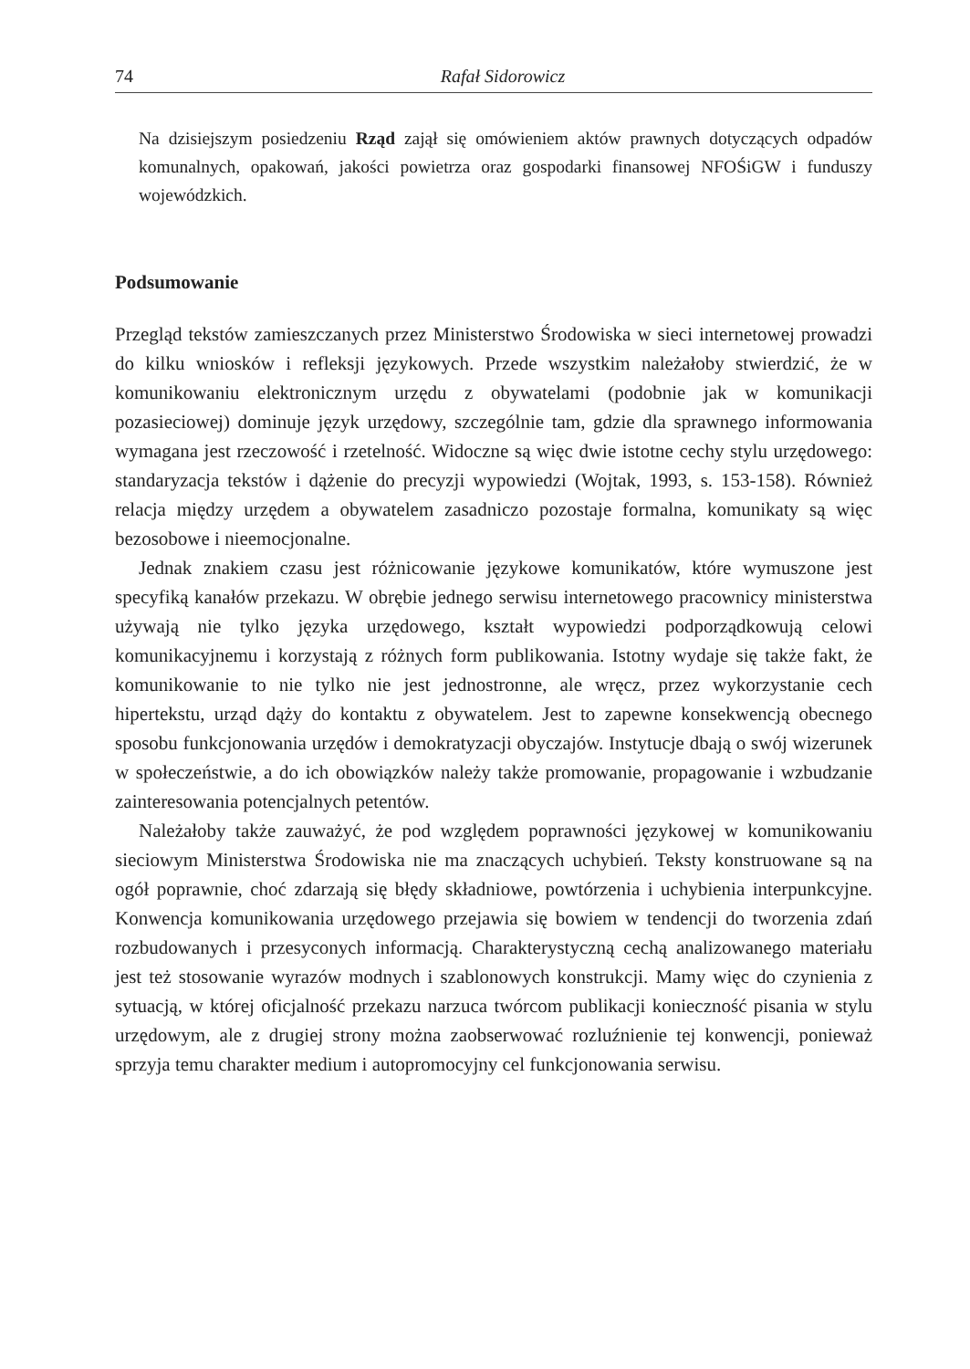74 Rafał Sidorowicz
Na dzisiejszym posiedzeniu Rząd zajął się omówieniem aktów prawnych dotyczących odpadów komunalnych, opakowań, jakości powietrza oraz gospodarki finansowej NFOŚiGW i funduszy wojewódzkich.
Podsumowanie
Przegląd tekstów zamieszczanych przez Ministerstwo Środowiska w sieci internetowej prowadzi do kilku wniosków i refleksji językowych. Przede wszystkim należałoby stwierdzić, że w komunikowaniu elektronicznym urzędu z obywatelami (podobnie jak w komunikacji pozasieciowej) dominuje język urzędowy, szczególnie tam, gdzie dla sprawnego informowania wymagana jest rzeczowość i rzetelność. Widoczne są więc dwie istotne cechy stylu urzędowego: standaryzacja tekstów i dążenie do precyzji wypowiedzi (Wojtak, 1993, s. 153-158). Również relacja między urzędem a obywatelem zasadniczo pozostaje formalna, komunikaty są więc bezosobowe i nieemocjonalne.
Jednak znakiem czasu jest różnicowanie językowe komunikatów, które wymuszone jest specyfiką kanałów przekazu. W obrębie jednego serwisu internetowego pracownicy ministerstwa używają nie tylko języka urzędowego, kształt wypowiedzi podporządkowują celowi komunikacyjnemu i korzystają z różnych form publikowania. Istotny wydaje się także fakt, że komunikowanie to nie tylko nie jest jednostronne, ale wręcz, przez wykorzystanie cech hipertekstu, urząd dąży do kontaktu z obywatelem. Jest to zapewne konsekwencją obecnego sposobu funkcjonowania urzędów i demokratyzacji obyczajów. Instytucje dbają o swój wizerunek w społeczeństwie, a do ich obowiązków należy także promowanie, propagowanie i wzbudzanie zainteresowania potencjalnych petentów.
Należałoby także zauważyć, że pod względem poprawności językowej w komunikowaniu sieciowym Ministerstwa Środowiska nie ma znaczących uchybień. Teksty konstruowane są na ogół poprawnie, choć zdarzają się błędy składniowe, powtórzenia i uchybienia interpunkcyjne. Konwencja komunikowania urzędowego przejawia się bowiem w tendencji do tworzenia zdań rozbudowanych i przesyconych informacją. Charakterystyczną cechą analizowanego materiału jest też stosowanie wyrazów modnych i szablonowych konstrukcji. Mamy więc do czynienia z sytuacją, w której oficjalność przekazu narzuca twórcom publikacji konieczność pisania w stylu urzędowym, ale z drugiej strony można zaobserwować rozluźnienie tej konwencji, ponieważ sprzyja temu charakter medium i autopromocyjny cel funkcjonowania serwisu.